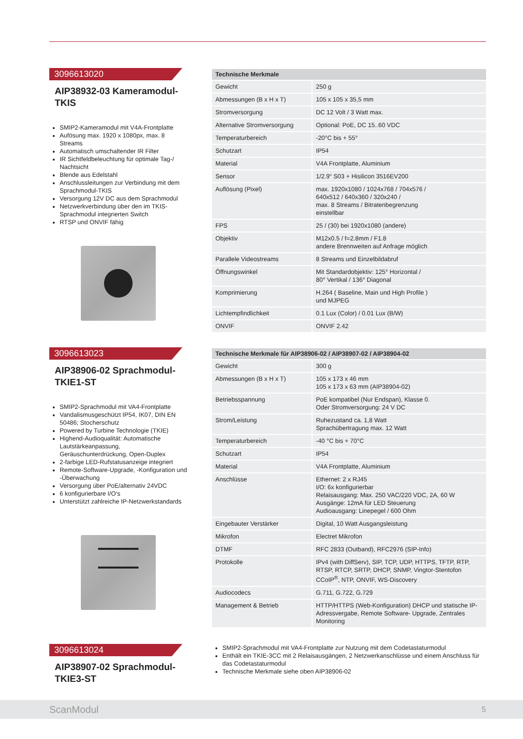3096613020
AIP38932-03 Kameramodul-TKIS
SMIP2-Kameramodul mit V4A-Frontplatte
Aufösung max. 1920 x 1080px, max. 8 Streams
Automatisch umschaltender IR Filter
IR Sichtfeldbeleuchtung für optimale Tag-/ Nachtsicht
Blende aus Edelstahl
Anschlussleitungen zur Verbindung mit dem Sprachmodul-TKIS
Versorgung 12V DC aus dem Sprachmodul
Netzwerkverbindung über den im TKIS-Sprachmodul integrierten Switch
RTSP und ONVIF fähig
| Technische Merkmale | |
| --- | --- |
| Gewicht | 250 g |
| Abmessungen (B x H x T) | 105 x 105 x 35,5 mm |
| Stromversorgung | DC 12 Volt / 3 Watt max. |
| Alternative Stromversorgung | Optional: PoE, DC 15..60 VDC |
| Temperaturbereich | -20°C bis + 55° |
| Schutzart | IP54 |
| Material | V4A Frontplatte, Aluminium |
| Sensor | 1/2.9“ S03 + Hisilicon 3516EV200 |
| Auflösung (Pixel) | max. 1920x1080 / 1024x768 / 704x576 / 640x512 / 640x360 / 320x240 / max. 8 Streams / Bitratenbegrenzung einstellbar |
| FPS | 25 / (30) bei 1920x1080 (andere) |
| Objektiv | M12x0.5 / f=2.8mm / F1.8 andere Brennweiten auf Anfrage möglich |
| Parallele Videostreams | 8 Streams und Einzelbildabruf |
| Öffnungswinkel | Mit Standardobjektiv: 125° Horizontal / 80° Vertikal / 136° Diagonal |
| Komprimierung | H.264 ( Baseline, Main und High Profile ) und MJPEG |
| Lichtempfindlichkeit | 0.1 Lux (Color) / 0.01 Lux (B/W) |
| ONVIF | ONVIF 2.42 |
3096613023
AIP38906-02 Sprachmodul-TKIE1-ST
SMIP2-Sprachmodul mit VA4-Frontplatte
Vandalismusgeschützt IP54, IK07, DIN EN 50486; Stocherschutz
Powered by Turbine Technologie (TKIE)
Highend-Audioqualität: Automatische Lautstärkeanpassung, Geräuschunterdrückung, Open-Duplex
2-farbige LED-Rufstatusanzeige integriert
Remote-Software-Upgrade, -Konfiguration und -Überwachung
Versorgung über PoE/alternativ 24VDC
6 konfigurierbare I/O‘s
Unterstützt zahlreiche IP-Netzwerkstandards
| Technische Merkmale für AIP38906-02 / AIP38907-02 / AIP38904-02 | |
| --- | --- |
| Gewicht | 300 g |
| Abmessungen (B x H x T) | 105 x 173 x 46 mm 105 x 173 x 63 mm (AIP38904-02) |
| Betriebsspannung | PoE kompatibel (Nur Endspan), Klasse 0. Oder Stromversorgung: 24 V DC |
| Strom/Leistung | Ruhezustand ca. 1,8 Watt Sprachübertragung max. 12 Watt |
| Temperaturbereich | -40 °C bis + 70°C |
| Schutzart | IP54 |
| Material | V4A Frontplatte, Aluminium |
| Anschlüsse | Ethernet: 2 x RJ45 I/O: 6x konfigurierbar Relaisausgang: Max. 250 VAC/220 VDC, 2A, 60 W Ausgänge: 12mA für LED Steuerung Audioausgang: Linepegel / 600 Ohm |
| Eingebauter Verstärker | Digital, 10 Watt Ausgangsleistung |
| Mikrofon | Electret Mikrofon |
| DTMF | RFC 2833 (Outband), RFC2976 (SIP-Info) |
| Protokolle | IPv4 (with DiffServ), SIP, TCP, UDP, HTTPS, TFTP, RTP, RTSP, RTCP, SRTP, DHCP, SNMP, Vingtor-Stentofon CCoIP<sup>®</sup>, NTP, ONVIF, WS-Discovery |
| Audiocodecs | G.711, G.722, G.729 |
| Management & Betrieb | HTTP/HTTPS (Web-Konfiguration) DHCP und statische IP-Adressvergabe, Remote Software- Upgrade, Zentrales Monitoring |
3096613024
AIP38907-02 Sprachmodul-TKIE3-ST
SMIP2-Sprachmodul mit VA4-Frontplatte zur Nutzung mit dem Codetastaturmodul
Enthält ein TKIE-3CC mit 2 Relaisausgängen, 2 Netzwerkanschlüsse und einem Anschluss für das Codetastaturmodul
Technische Merkmale siehe oben AIP38906-02
ScanModul 5